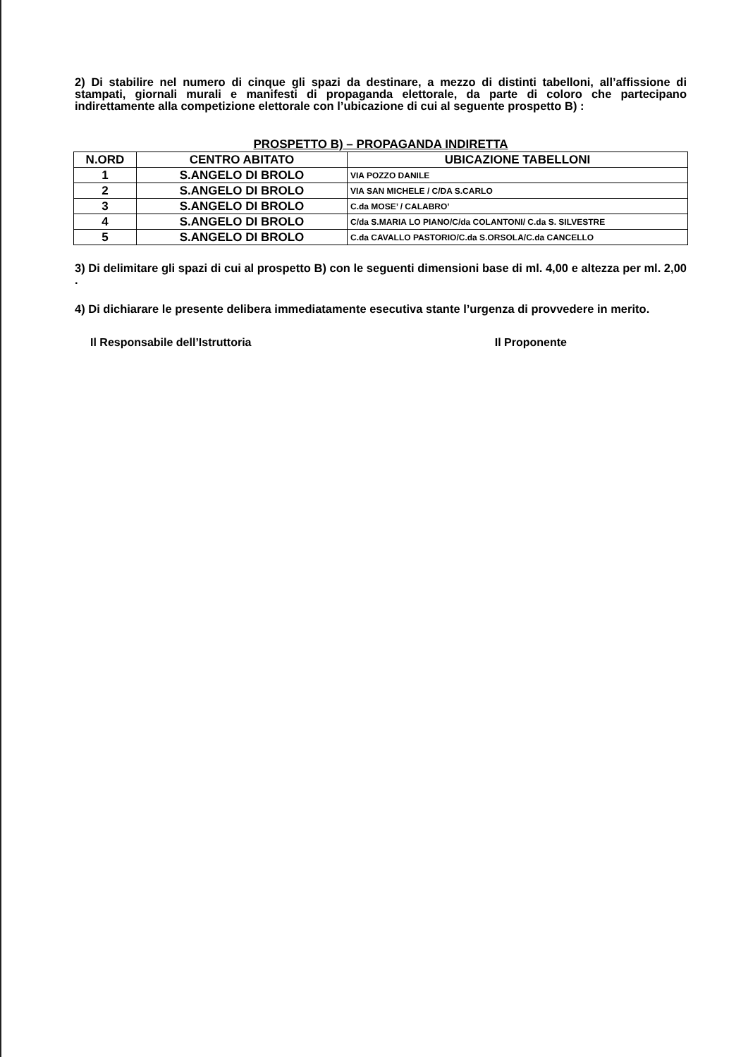2) Di stabilire nel numero di cinque gli spazi da destinare, a mezzo di distinti tabelloni, all’affissione di stampati, giornali murali e manifesti di propaganda elettorale, da parte di coloro che partecipano indirettamente alla competizione elettorale con l’ubicazione di cui al seguente prospetto B) :
PROSPETTO B) – PROPAGANDA INDIRETTA
| N.ORD | CENTRO ABITATO | UBICAZIONE TABELLONI |
| --- | --- | --- |
| 1 | S.ANGELO DI BROLO | VIA POZZO DANILE |
| 2 | S.ANGELO DI BROLO | VIA SAN MICHELE / C/DA S.CARLO |
| 3 | S.ANGELO DI BROLO | C.da MOSE’ / CALABRO’ |
| 4 | S.ANGELO DI BROLO | C/da S.MARIA LO PIANO/C/da COLANTONI/ C.da S. SILVESTRE |
| 5 | S.ANGELO DI BROLO | C.da CAVALLO PASTORIO/C.da S.ORSOLA/C.da CANCELLO |
3) Di delimitare gli spazi di cui al prospetto B) con le seguenti dimensioni base di ml. 4,00 e altezza per ml. 2,00 .
4) Di dichiarare le presente delibera immediatamente esecutiva stante l’urgenza di provvedere in merito.
Il Responsabile dell’Istruttoria Il Proponente